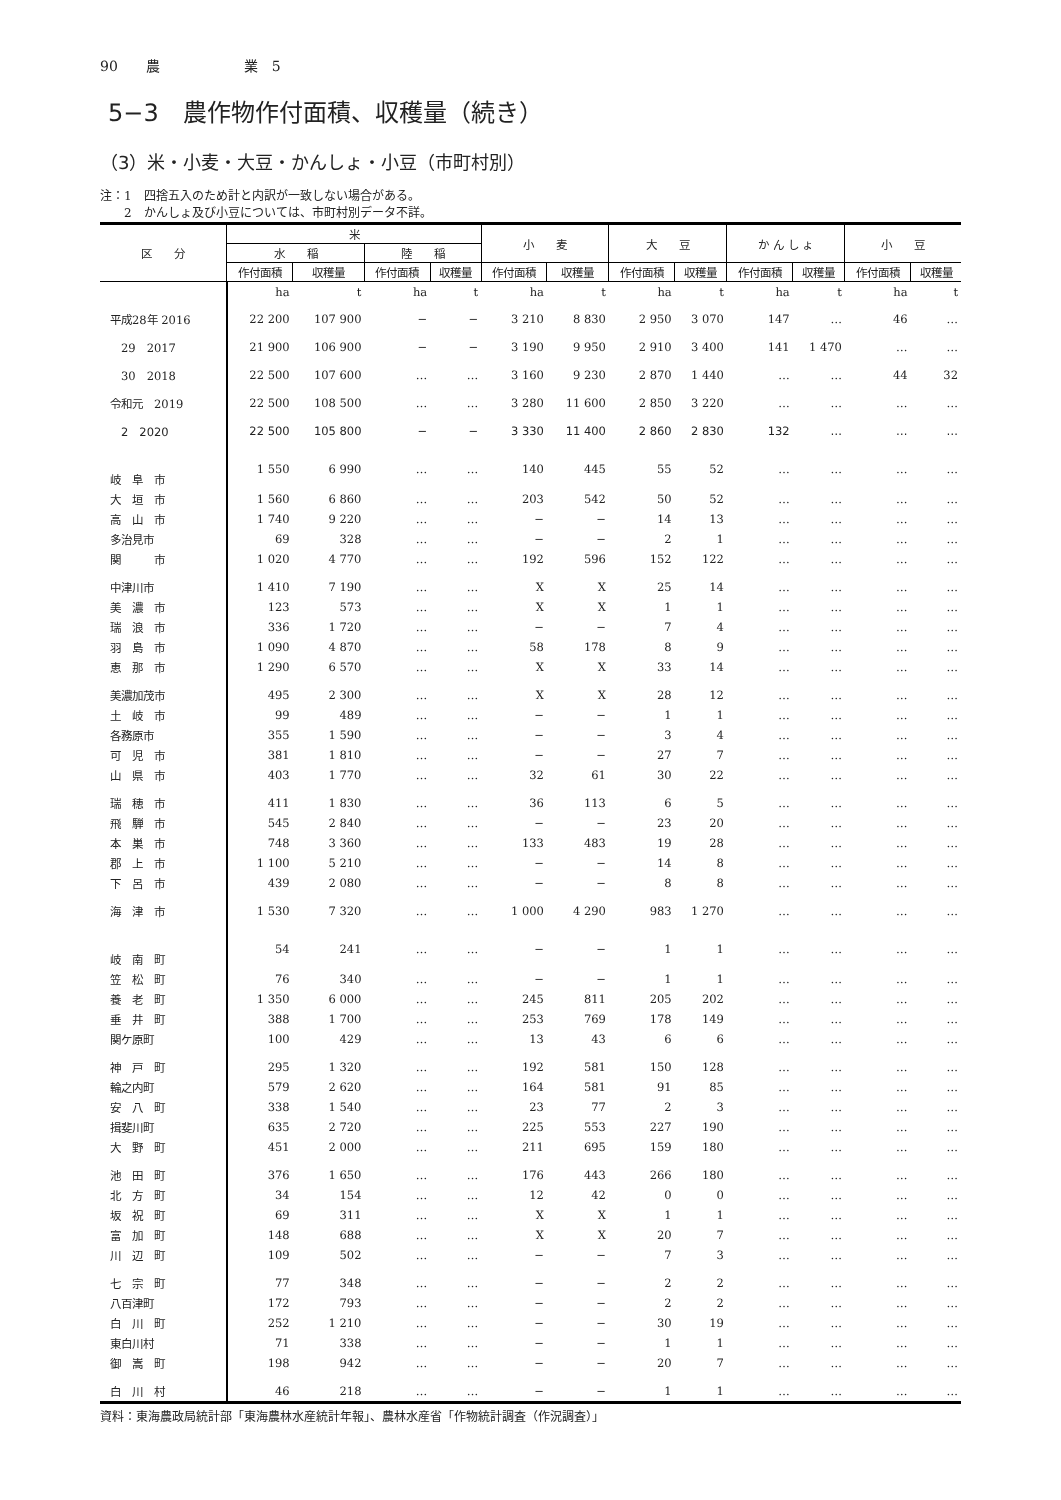90　　農　　　　　　業　5
5−3　農作物作付面積、収穫量（続き）
（3）米・小麦・大豆・かんしょ・小豆（市町村別）
注：1　四捨五入のため計と内訳が一致しない場合がある。
　　2　かんしょ及び小豆については、市町村別データ不詳。
| 区 分 | 米 | | | | 小 麦 | | 大 豆 | | か ん し ょ | | 小 豆 | |
| --- | --- | --- | --- | --- | --- | --- | --- | --- | --- | --- | --- | --- |
| | 水 稲 | | 陸 稲 | | | | | | | | | |
| | 作付面積 | 収穫量 | 作付面積 | 収穫量 | 作付面積 | 収穫量 | 作付面積 | 収穫量 | 作付面積 | 収穫量 | 作付面積 | 収穫量 |
| | ha | t | ha | t | ha | t | ha | t | ha | t | ha | t |
| 平成28年 2016 | 22 200 | 107 900 | − | − | 3 210 | 8 830 | 2 950 | 3 070 | 147 | … | 46 | … |
| 29 2017 | 21 900 | 106 900 | − | − | 3 190 | 9 950 | 2 910 | 3 400 | 141 | 1 470 | … | … |
| 30 2018 | 22 500 | 107 600 | … | … | 3 160 | 9 230 | 2 870 | 1 440 | … | … | 44 | 32 |
| 令和元 2019 | 22 500 | 108 500 | … | … | 3 280 | 11 600 | 2 850 | 3 220 | … | … | … | … |
| 2 2020 | 22 500 | 105 800 | − | − | 3 330 | 11 400 | 2 860 | 2 830 | 132 | … | … | … |
| 岐 阜 市 | 1 550 | 6 990 | … | … | 140 | 445 | 55 | 52 | … | … | … | … |
| 大 垣 市 | 1 560 | 6 860 | … | … | 203 | 542 | 50 | 52 | … | … | … | … |
| 高 山 市 | 1 740 | 9 220 | … | … | − | − | 14 | 13 | … | … | … | … |
| 多治見市 | 69 | 328 | … | … | − | − | 2 | 1 | … | … | … | … |
| 関 市 | 1 020 | 4 770 | … | … | 192 | 596 | 152 | 122 | … | … | … | … |
| 中津川市 | 1 410 | 7 190 | … | … | X | X | 25 | 14 | … | … | … | … |
| 美 濃 市 | 123 | 573 | … | … | X | X | 1 | 1 | … | … | … | … |
| 瑞 浪 市 | 336 | 1 720 | … | … | − | − | 7 | 4 | … | … | … | … |
| 羽 島 市 | 1 090 | 4 870 | … | … | 58 | 178 | 8 | 9 | … | … | … | … |
| 恵 那 市 | 1 290 | 6 570 | … | … | X | X | 33 | 14 | … | … | … | … |
| 美濃加茂市 | 495 | 2 300 | … | … | X | X | 28 | 12 | … | … | … | … |
| 土 岐 市 | 99 | 489 | … | … | − | − | 1 | 1 | … | … | … | … |
| 各務原市 | 355 | 1 590 | … | … | − | − | 3 | 4 | … | … | … | … |
| 可 児 市 | 381 | 1 810 | … | … | − | − | 27 | 7 | … | … | … | … |
| 山 県 市 | 403 | 1 770 | … | … | 32 | 61 | 30 | 22 | … | … | … | … |
| 瑞 穂 市 | 411 | 1 830 | … | … | 36 | 113 | 6 | 5 | … | … | … | … |
| 飛 騨 市 | 545 | 2 840 | … | … | − | − | 23 | 20 | … | … | … | … |
| 本 巣 市 | 748 | 3 360 | … | … | 133 | 483 | 19 | 28 | … | … | … | … |
| 郡 上 市 | 1 100 | 5 210 | … | … | − | − | 14 | 8 | … | … | … | … |
| 下 呂 市 | 439 | 2 080 | … | … | − | − | 8 | 8 | … | … | … | … |
| 海 津 市 | 1 530 | 7 320 | … | … | 1 000 | 4 290 | 983 | 1 270 | … | … | … | … |
| 岐 南 町 | 54 | 241 | … | … | − | − | 1 | 1 | … | … | … | … |
| 笠 松 町 | 76 | 340 | … | … | − | − | 1 | 1 | … | … | … | … |
| 養 老 町 | 1 350 | 6 000 | … | … | 245 | 811 | 205 | 202 | … | … | … | … |
| 垂 井 町 | 388 | 1 700 | … | … | 253 | 769 | 178 | 149 | … | … | … | … |
| 関ケ原町 | 100 | 429 | … | … | 13 | 43 | 6 | 6 | … | … | … | … |
| 神 戸 町 | 295 | 1 320 | … | … | 192 | 581 | 150 | 128 | … | … | … | … |
| 輪之内町 | 579 | 2 620 | … | … | 164 | 581 | 91 | 85 | … | … | … | … |
| 安 八 町 | 338 | 1 540 | … | … | 23 | 77 | 2 | 3 | … | … | … | … |
| 揖斐川町 | 635 | 2 720 | … | … | 225 | 553 | 227 | 190 | … | … | … | … |
| 大 野 町 | 451 | 2 000 | … | … | 211 | 695 | 159 | 180 | … | … | … | … |
| 池 田 町 | 376 | 1 650 | … | … | 176 | 443 | 266 | 180 | … | … | … | … |
| 北 方 町 | 34 | 154 | … | … | 12 | 42 | 0 | 0 | … | … | … | … |
| 坂 祝 町 | 69 | 311 | … | … | X | X | 1 | 1 | … | … | … | … |
| 富 加 町 | 148 | 688 | … | … | X | X | 20 | 7 | … | … | … | … |
| 川 辺 町 | 109 | 502 | … | … | − | − | 7 | 3 | … | … | … | … |
| 七 宗 町 | 77 | 348 | … | … | − | − | 2 | 2 | … | … | … | … |
| 八百津町 | 172 | 793 | … | … | − | − | 2 | 2 | … | … | … | … |
| 白 川 町 | 252 | 1 210 | … | … | − | − | 30 | 19 | … | … | … | … |
| 東白川村 | 71 | 338 | … | … | − | − | 1 | 1 | … | … | … | … |
| 御 嵩 町 | 198 | 942 | … | … | − | − | 20 | 7 | … | … | … | … |
| 白 川 村 | 46 | 218 | … | … | − | − | 1 | 1 | … | … | … | … |
資料：東海農政局統計部「東海農林水産統計年報」、農林水産省「作物統計調査（作況調査）」